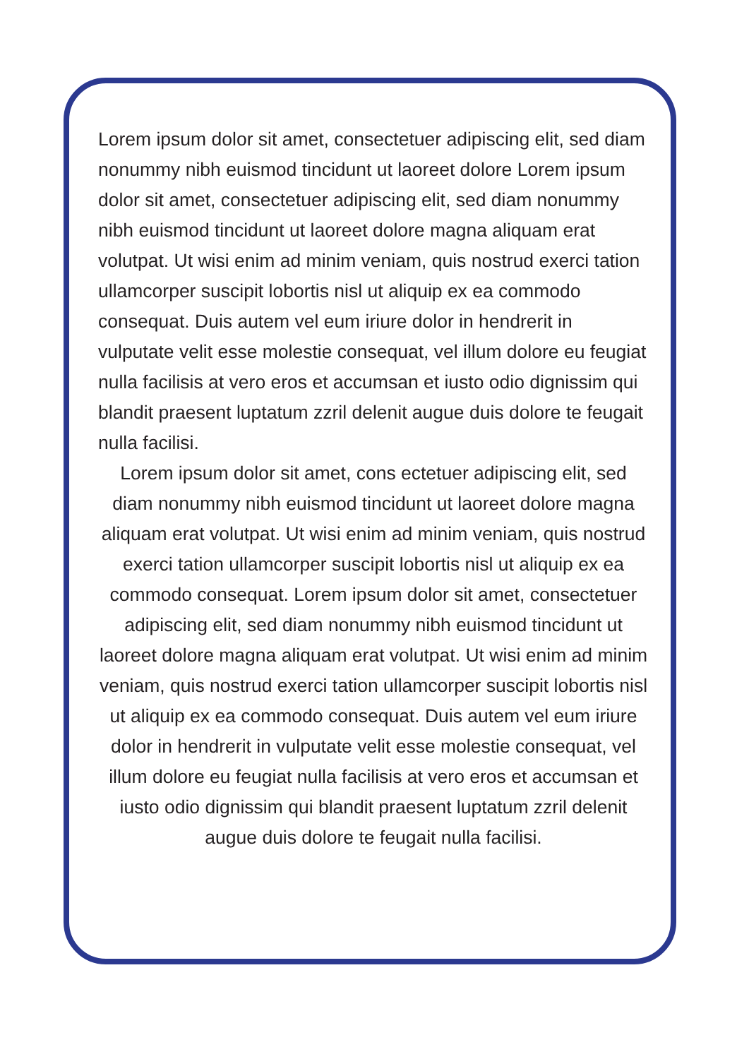Lorem ipsum dolor sit amet, consectetuer adipiscing elit, sed diam nonummy nibh euismod tincidunt ut laoreet dolore Lorem ipsum dolor sit amet, consectetuer adipiscing elit, sed diam nonummy nibh euismod tincidunt ut laoreet dolore magna aliquam erat volutpat. Ut wisi enim ad minim veniam, quis nostrud exerci tation ullamcorper suscipit lobortis nisl ut aliquip ex ea commodo consequat. Duis autem vel eum iriure dolor in hendrerit in vulputate velit esse molestie consequat, vel illum dolore eu feugiat nulla facilisis at vero eros et accumsan et iusto odio dignissim qui blandit praesent luptatum zzril delenit augue duis dolore te feugait nulla facilisi.
Lorem ipsum dolor sit amet, cons ectetuer adipiscing elit, sed diam nonummy nibh euismod tincidunt ut laoreet dolore magna aliquam erat volutpat. Ut wisi enim ad minim veniam, quis nostrud exerci tation ullamcorper suscipit lobortis nisl ut aliquip ex ea commodo consequat. Lorem ipsum dolor sit amet, consectetuer adipiscing elit, sed diam nonummy nibh euismod tincidunt ut laoreet dolore magna aliquam erat volutpat. Ut wisi enim ad minim veniam, quis nostrud exerci tation ullamcorper suscipit lobortis nisl ut aliquip ex ea commodo consequat. Duis autem vel eum iriure dolor in hendrerit in vulputate velit esse molestie consequat, vel illum dolore eu feugiat nulla facilisis at vero eros et accumsan et iusto odio dignissim qui blandit praesent luptatum zzril delenit augue duis dolore te feugait nulla facilisi.